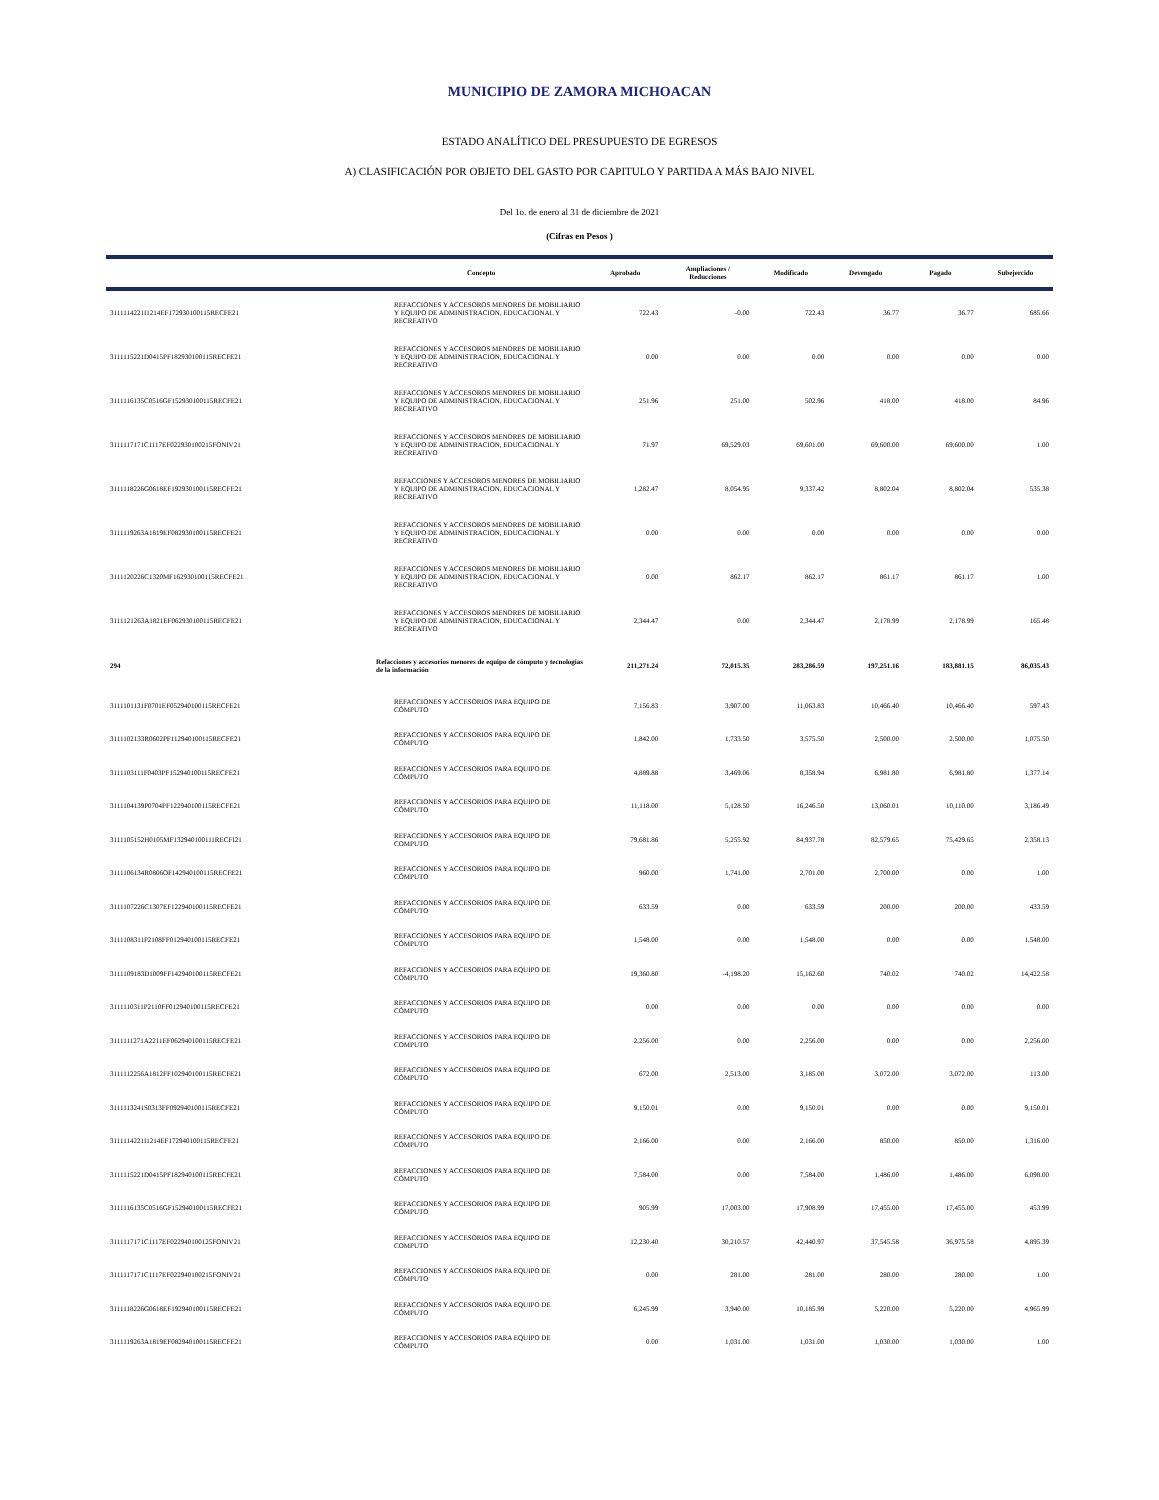MUNICIPIO DE ZAMORA MICHOACAN
ESTADO ANALÍTICO DEL PRESUPUESTO DE EGRESOS
A) CLASIFICACIÓN POR OBJETO DEL GASTO POR CAPITULO Y PARTIDA A MÁS BAJO NIVEL
Del 1o. de enero al 31 de diciembre de 2021
(Cifras en Pesos )
| | Concepto | Aprobado | Ampliaciones / Reducciones | Modificado | Devengado | Pagado | Subejercido |
| --- | --- | --- | --- | --- | --- | --- | --- |
| 3111114221I1214EF172930100115RECFE21 | REFACCIONES Y ACCESOROS MENORES DE MOBILIARIO Y EQUIPO DE ADMINISTRACION, EDUCACIONAL Y RECREATIVO | 722.43 | -0.00 | 722.43 | 36.77 | 36.77 | 685.66 |
| 3111115221D0415PF182930100115RECFE21 | REFACCIONES Y ACCESOROS MENORES DE MOBILIARIO Y EQUIPO DE ADMINISTRACION, EDUCACIONAL Y RECREATIVO | 0.00 | 0.00 | 0.00 | 0.00 | 0.00 | 0.00 |
| 3111116135C0516GF152930100115RECFE21 | REFACCIONES Y ACCESOROS MENORES DE MOBILIARIO Y EQUIPO DE ADMINISTRACION, EDUCACIONAL Y RECREATIVO | 251.96 | 251.00 | 502.96 | 418.00 | 418.00 | 84.96 |
| 3111117171C1117EF022930100215FONIV21 | REFACCIONES Y ACCESOROS MENORES DE MOBILIARIO Y EQUIPO DE ADMINISTRACION, EDUCACIONAL Y RECREATIVO | 71.97 | 69,529.03 | 69,601.00 | 69,600.00 | 69,600.00 | 1.00 |
| 3111118226G0618EF192930100115RECFE21 | REFACCIONES Y ACCESOROS MENORES DE MOBILIARIO Y EQUIPO DE ADMINISTRACION, EDUCACIONAL Y RECREATIVO | 1,282.47 | 8,054.95 | 9,337.42 | 8,802.04 | 8,802.04 | 535.38 |
| 3111119263A1819EF082930100115RECFE21 | REFACCIONES Y ACCESOROS MENORES DE MOBILIARIO Y EQUIPO DE ADMINISTRACION, EDUCACIONAL Y RECREATIVO | 0.00 | 0.00 | 0.00 | 0.00 | 0.00 | 0.00 |
| 3111120226C1320MF162930100115RECFE21 | REFACCIONES Y ACCESOROS MENORES DE MOBILIARIO Y EQUIPO DE ADMINISTRACION, EDUCACIONAL Y RECREATIVO | 0.00 | 862.17 | 862.17 | 861.17 | 861.17 | 1.00 |
| 3111121263A1821EF062930100115RECFE21 | REFACCIONES Y ACCESOROS MENORES DE MOBILIARIO Y EQUIPO DE ADMINISTRACION, EDUCACIONAL Y RECREATIVO | 2,344.47 | 0.00 | 2,344.47 | 2,178.99 | 2,178.99 | 165.48 |
| 294 | Refacciones y accesorios menores de equipo de cómputo y tecnologías de la información | 211,271.24 | 72,015.35 | 283,286.59 | 197,251.16 | 183,881.15 | 86,035.43 |
| 3111101131F0701EF052940100115RECFE21 | REFACCIONES Y ACCESORIOS PARA EQUIPO DE CÓMPUTO | 7,156.83 | 3,907.00 | 11,063.83 | 10,466.40 | 10,466.40 | 597.43 |
| 3111102133R0602PF112940100115RECFE21 | REFACCIONES Y ACCESORIOS PARA EQUIPO DE CÓMPUTO | 1,842.00 | 1,733.50 | 3,575.50 | 2,500.00 | 2,500.00 | 1,075.50 |
| 3111103111F0403PF152940100115RECFE21 | REFACCIONES Y ACCESORIOS PARA EQUIPO DE CÓMPUTO | 4,889.88 | 3,469.06 | 8,358.94 | 6,981.80 | 6,981.80 | 1,377.14 |
| 3111104139P0704PF122940100115RECFE21 | REFACCIONES Y ACCESORIOS PARA EQUIPO DE CÓMPUTO | 11,118.00 | 5,128.50 | 16,246.50 | 13,060.01 | 10,110.00 | 3,186.49 |
| 3111105152H0105MF132940100111RECFI21 | REFACCIONES Y ACCESORIOS PARA EQUIPO DE COMPUTO | 79,681.86 | 5,255.92 | 84,937.78 | 82,579.65 | 75,429.65 | 2,358.13 |
| 3111106134R0806OF142940100115RECFE21 | REFACCIONES Y ACCESORIOS PARA EQUIPO DE CÓMPUTO | 960.00 | 1,741.00 | 2,701.00 | 2,700.00 | 0.00 | 1.00 |
| 3111107226C1307EF122940100115RECFE21 | REFACCIONES Y ACCESORIOS PARA EQUIPO DE CÓMPUTO | 633.59 | 0.00 | 633.59 | 200.00 | 200.00 | 433.59 |
| 3111108311P2108FF012940100115RECFE21 | REFACCIONES Y ACCESORIOS PARA EQUIPO DE CÓMPUTO | 1,548.00 | 0.00 | 1,548.00 | 0.00 | 0.00 | 1,548.00 |
| 3111109183D1009FF142940100115RECFE21 | REFACCIONES Y ACCESORIOS PARA EQUIPO DE CÓMPUTO | 19,360.80 | -4,198.20 | 15,162.60 | 740.02 | 740.02 | 14,422.58 |
| 3111110311P2110FF012940100115RECFE21 | REFACCIONES Y ACCESORIOS PARA EQUIPO DE CÓMPUTO | 0.00 | 0.00 | 0.00 | 0.00 | 0.00 | 0.00 |
| 3111111271A2211EF062940100115RECFE21 | REFACCIONES Y ACCESORIOS PARA EQUIPO DE COMPUTO | 2,256.00 | 0.00 | 2,256.00 | 0.00 | 0.00 | 2,256.00 |
| 3111112256A1812FF102940100115RECFE21 | REFACCIONES Y ACCESORIOS PARA EQUIPO DE CÓMPUTO | 672.00 | 2,513.00 | 3,185.00 | 3,072.00 | 3,072.00 | 113.00 |
| 3111113241S0313FF092940100115RECFE21 | REFACCIONES Y ACCESORIOS PARA EQUIPO DE CÓMPUTO | 9,150.01 | 0.00 | 9,150.01 | 0.00 | 0.00 | 9,150.01 |
| 3111114221I1214EF172940100115RECFE21 | REFACCIONES Y ACCESORIOS PARA EQUIPO DE CÓMPUTO | 2,166.00 | 0.00 | 2,166.00 | 850.00 | 850.00 | 1,316.00 |
| 3111115221D0415PF182940100115RECFE21 | REFACCIONES Y ACCESORIOS PARA EQUIPO DE CÓMPUTO | 7,584.00 | 0.00 | 7,584.00 | 1,486.00 | 1,486.00 | 6,098.00 |
| 3111116135C0516GF152940100115RECFE21 | REFACCIONES Y ACCESORIOS PARA EQUIPO DE CÓMPUTO | 905.99 | 17,003.00 | 17,908.99 | 17,455.00 | 17,455.00 | 453.99 |
| 3111117171C1117EF022940100125FONIV21 | REFACCIONES Y ACCESORIOS PARA EQUIPO DE COMPUTO | 12,230.40 | 30,210.57 | 42,440.97 | 37,545.58 | 36,975.58 | 4,895.39 |
| 3111117171C1117EF022940100215FONIV21 | REFACCIONES Y ACCESORIOS PARA EQUIPO DE CÓMPUTO | 0.00 | 281.00 | 281.00 | 280.00 | 280.00 | 1.00 |
| 3111118226G0618EF192940100115RECFE21 | REFACCIONES Y ACCESORIOS PARA EQUIPO DE CÓMPUTO | 6,245.99 | 3,940.00 | 10,185.99 | 5,220.00 | 5,220.00 | 4,965.99 |
| 3111119263A1819EF082940100115RECFE21 | REFACCIONES Y ACCESORIOS PARA EQUIPO DE CÓMPUTO | 0.00 | 1,031.00 | 1,031.00 | 1,030.00 | 1,030.00 | 1.00 |